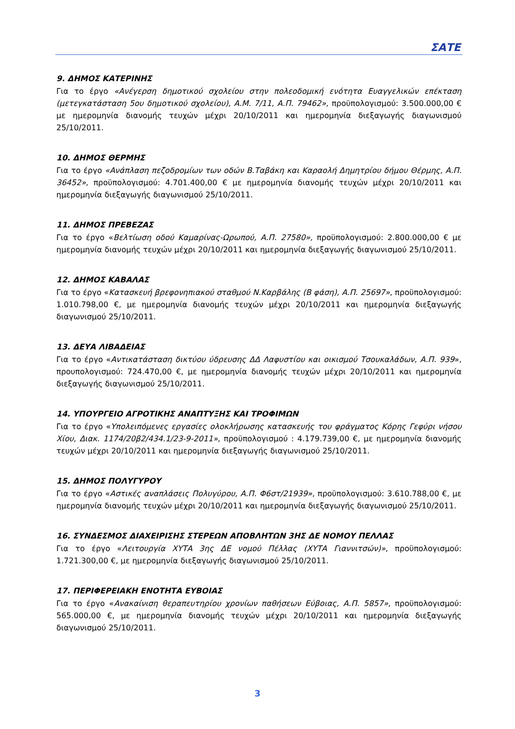ΣΑΤΕ
9. ΔΗΜΟΣ ΚΑΤΕΡΙΝΗΣ
Για το έργο «Ανέγερση δημοτικού σχολείου στην πολεοδομική ενότητα Ευαγγελικών επέκταση (μετεγκατάσταση 5ου δημοτικού σχολείου), Α.Μ. 7/11, Α.Π. 79462», προϋπολογισμού: 3.500.000,00 € με ημερομηνία διανομής τευχών μέχρι 20/10/2011 και ημερομηνία διεξαγωγής διαγωνισμού 25/10/2011.
10. ΔΗΜΟΣ ΘΕΡΜΗΣ
Για το έργο «Ανάπλαση πεζοδρομίων των οδών Β.Ταβάκη και Καραολή Δημητρίου δήμου Θέρμης, Α.Π. 36452», προϋπολογισμού: 4.701.400,00 € με ημερομηνία διανομής τευχών μέχρι 20/10/2011 και ημερομηνία διεξαγωγής διαγωνισμού 25/10/2011.
11. ΔΗΜΟΣ ΠΡΕΒΕΖΑΣ
Για το έργο «Βελτίωση οδού Καμαρίνας-Ωρωπού, Α.Π. 27580», προϋπολογισμού: 2.800.000,00 € με ημερομηνία διανομής τευχών μέχρι 20/10/2011 και ημερομηνία διεξαγωγής διαγωνισμού 25/10/2011.
12. ΔΗΜΟΣ ΚΑΒΑΛΑΣ
Για το έργο «Κατασκευή βρεφονηπιακού σταθμού Ν.Καρβάλης (Β φάση), Α.Π. 25697», προϋπολογισμού: 1.010.798,00 €, με ημερομηνία διανομής τευχών μέχρι 20/10/2011 και ημερομηνία διεξαγωγής διαγωνισμού 25/10/2011.
13. ΔΕΥΑ ΛΙΒΑΔΕΙΑΣ
Για το έργο «Αντικατάσταση δικτύου ύδρευσης ΔΔ Λαφυστίου και οικισμού Τσουκαλάδων, Α.Π. 939», προυπολογισμού: 724.470,00 €, με ημερομηνία διανομής τευχών μέχρι 20/10/2011 και ημερομηνία διεξαγωγής διαγωνισμού 25/10/2011.
14. ΥΠΟΥΡΓΕΙΟ ΑΓΡΟΤΙΚΗΣ ΑΝΑΠΤΥΞΗΣ ΚΑΙ ΤΡΟΦΙΜΩΝ
Για το έργο «Υπολειπόμενες εργασίες ολοκλήρωσης κατασκευής του φράγματος Κόρης Γεφύρι νήσου Χίου, Διακ. 1174/20β2/434.1/23-9-2011», προϋπολογισμού : 4.179.739,00 €, με ημερομηνία διανομής τευχών μέχρι 20/10/2011 και ημερομηνία διεξαγωγής διαγωνισμού 25/10/2011.
15. ΔΗΜΟΣ ΠΟΛΥΓΥΡΟΥ
Για το έργο «Αστικές αναπλάσεις Πολυγύρου, Α.Π. Φ6στ/21939», προϋπολογισμού: 3.610.788,00 €, με ημερομηνία διανομής τευχών μέχρι 20/10/2011 και ημερομηνία διεξαγωγής διαγωνισμού 25/10/2011.
16. ΣΥΝΔΕΣΜΟΣ ΔΙΑΧΕΙΡΙΣΗΣ ΣΤΕΡΕΩΝ ΑΠΟΒΛΗΤΩΝ 3ΗΣ ΔΕ ΝΟΜΟΥ ΠΕΛΛΑΣ
Για το έργο «Λειτουργία ΧΥΤΑ 3ης ΔΕ νομού Πέλλας (ΧΥΤΑ Γιαννιτσών)», προϋπολογισμού: 1.721.300,00 €, με ημερομηνία διεξαγωγής διαγωνισμού 25/10/2011.
17. ΠΕΡΙΦΕΡΕΙΑΚΗ ΕΝΟΤΗΤΑ ΕΥΒΟΙΑΣ
Για το έργο «Ανακαίνιση θεραπευτηρίου χρονίων παθήσεων Εύβοιας, Α.Π. 5857», προϋπολογισμού: 565.000,00 €, με ημερομηνία διανομής τευχών μέχρι 20/10/2011 και ημερομηνία διεξαγωγής διαγωνισμού 25/10/2011.
3